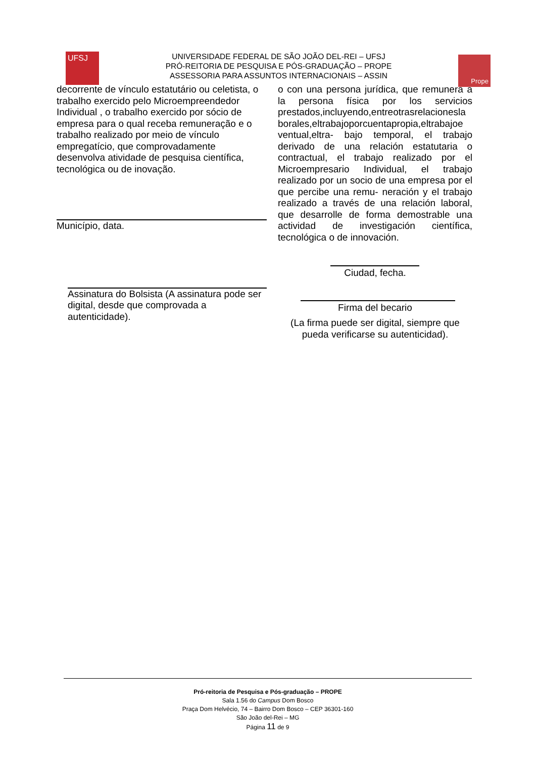UFSJ
UNIVERSIDADE FEDERAL DE SÃO JOÃO DEL-REI – UFSJ
PRÓ-REITORIA DE PESQUISA E PÓS-GRADUAÇÃO – PROPE
ASSESSORIA PARA ASSUNTOS INTERNACIONAIS – ASSIN
Prope
decorrente de vínculo estatutário ou celetista, o trabalho exercido pelo Microempreendedor Individual , o trabalho exercido por sócio de empresa para o qual receba remuneração e o trabalho realizado por meio de vínculo empregatício, que comprovadamente desenvolva atividade de pesquisa científica, tecnológica ou de inovação.
Município, data.
Assinatura do Bolsista (A assinatura pode ser digital, desde que comprovada a autenticidade).
o con una persona jurídica, que remunera a la persona física por los servicios prestados,incluyendo,entreotrasrelacionesla borales,eltrabajoporcuentapropia,eltrabajoe ventual,eltra- bajo temporal, el trabajo derivado de una relación estatutaria o contractual, el trabajo realizado por el Microempresario Individual, el trabajo realizado por un socio de una empresa por el que percibe una remu- neración y el trabajo realizado a través de una relación laboral, que desarrolle de forma demostrable una actividad de investigación científica, tecnológica o de innovación.
Ciudad, fecha.
Firma del becario
(La firma puede ser digital, siempre que pueda verificarse su autenticidad).
Pró-reitoria de Pesquisa e Pós-graduação – PROPE
Sala 1.56 do Campus Dom Bosco
Praça Dom Helvécio, 74 – Bairro Dom Bosco – CEP 36301-160
São João del-Rei – MG
Página 11 de 9